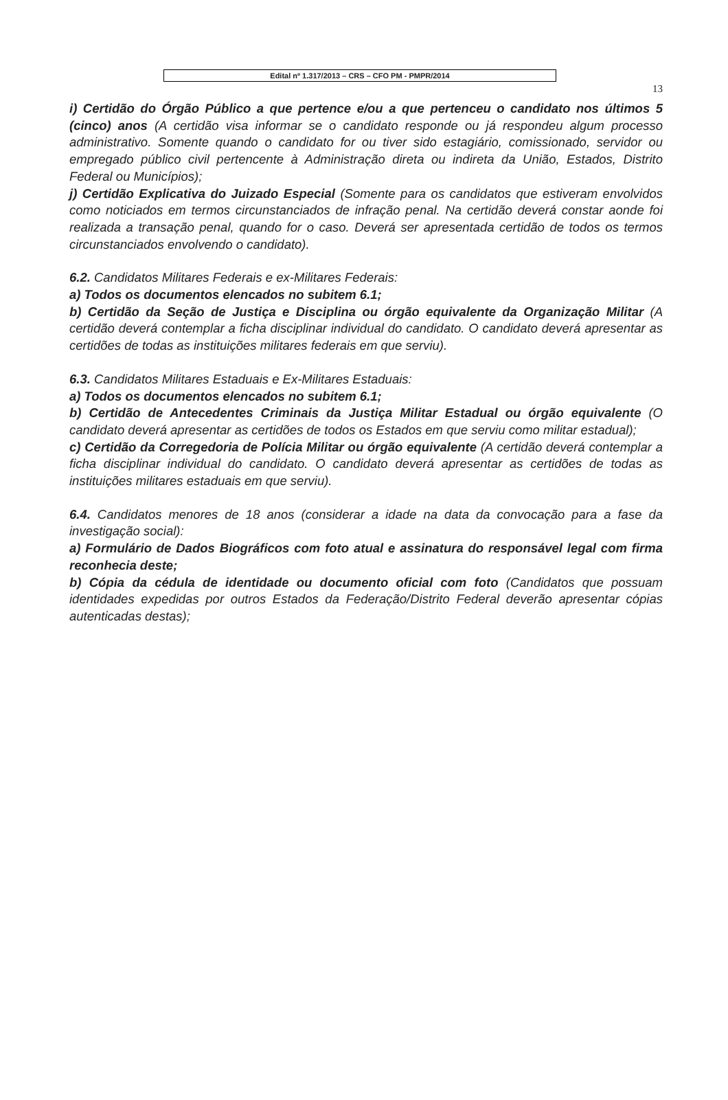Edital nº 1.317/2013 – CRS – CFO PM - PMPR/2014
13
i) Certidão do Órgão Público a que pertence e/ou a que pertenceu o candidato nos últimos 5 (cinco) anos (A certidão visa informar se o candidato responde ou já respondeu algum processo administrativo. Somente quando o candidato for ou tiver sido estagiário, comissionado, servidor ou empregado público civil pertencente à Administração direta ou indireta da União, Estados, Distrito Federal ou Municípios);
j) Certidão Explicativa do Juizado Especial (Somente para os candidatos que estiveram envolvidos como noticiados em termos circunstanciados de infração penal. Na certidão deverá constar aonde foi realizada a transação penal, quando for o caso. Deverá ser apresentada certidão de todos os termos circunstanciados envolvendo o candidato).
6.2. Candidatos Militares Federais e ex-Militares Federais:
a) Todos os documentos elencados no subitem 6.1;
b) Certidão da Seção de Justiça e Disciplina ou órgão equivalente da Organização Militar (A certidão deverá contemplar a ficha disciplinar individual do candidato. O candidato deverá apresentar as certidões de todas as instituições militares federais em que serviu).
6.3. Candidatos Militares Estaduais e Ex-Militares Estaduais:
a) Todos os documentos elencados no subitem 6.1;
b) Certidão de Antecedentes Criminais da Justiça Militar Estadual ou órgão equivalente (O candidato deverá apresentar as certidões de todos os Estados em que serviu como militar estadual);
c) Certidão da Corregedoria de Polícia Militar ou órgão equivalente (A certidão deverá contemplar a ficha disciplinar individual do candidato. O candidato deverá apresentar as certidões de todas as instituições militares estaduais em que serviu).
6.4. Candidatos menores de 18 anos (considerar a idade na data da convocação para a fase da investigação social):
a) Formulário de Dados Biográficos com foto atual e assinatura do responsável legal com firma reconhecia deste;
b) Cópia da cédula de identidade ou documento oficial com foto (Candidatos que possuam identidades expedidas por outros Estados da Federação/Distrito Federal deverão apresentar cópias autenticadas destas);